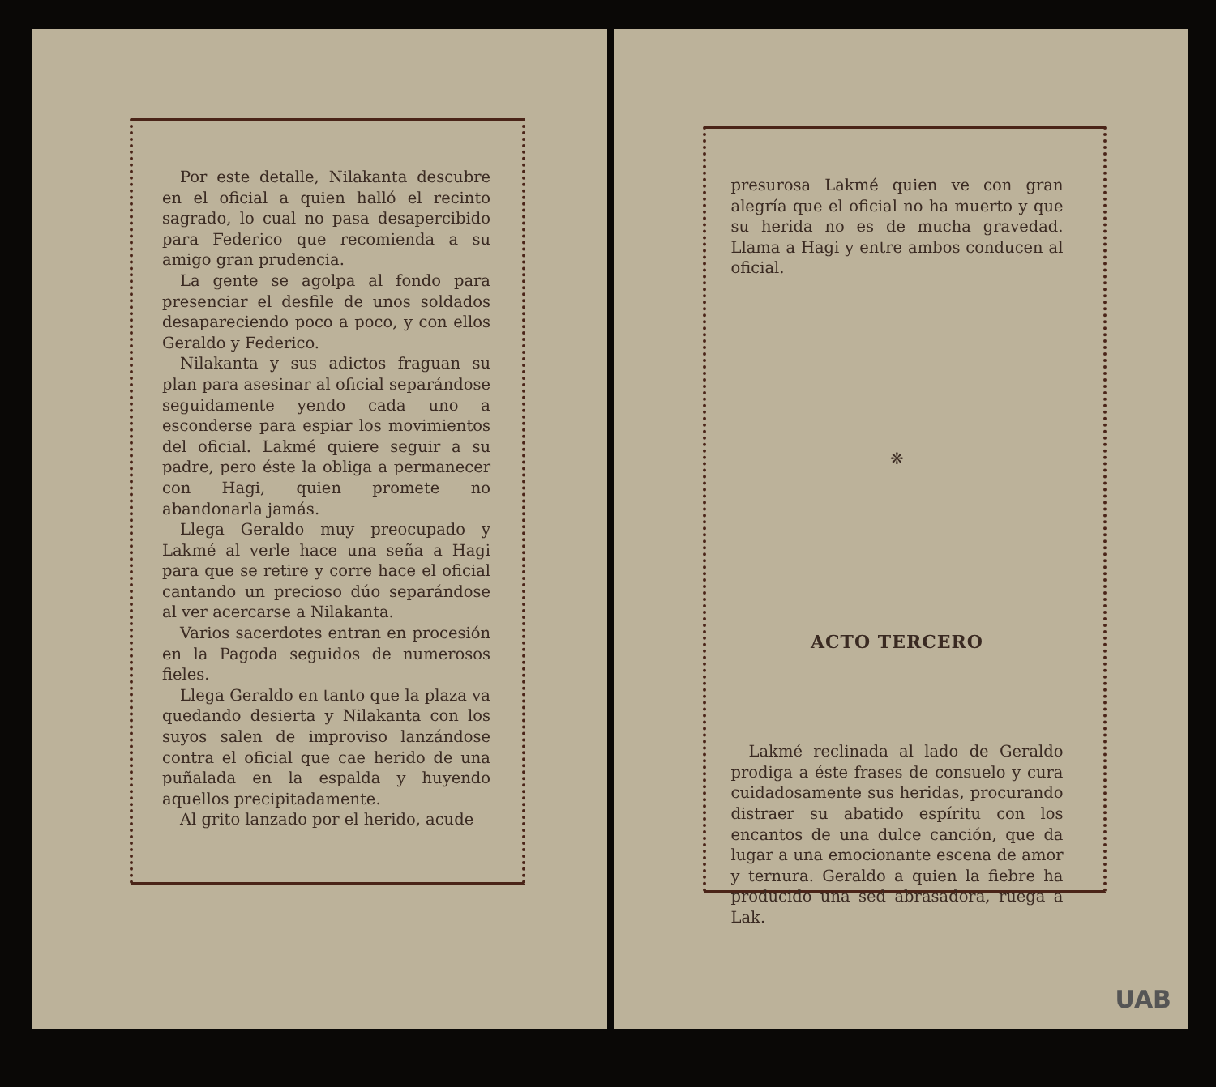Por este detalle, Nilakanta descubre en el oficial a quien halló el recinto sagrado, lo cual no pasa desapercibido para Federico que recomienda a su amigo gran prudencia.
La gente se agolpa al fondo para presenciar el desfile de unos soldados desapareciendo poco a poco, y con ellos Geraldo y Federico.
Nilakanta y sus adictos fraguan su plan para asesinar al oficial separándose seguidamente yendo cada uno a esconderse para espiar los movimientos del oficial. Lakmé quiere seguir a su padre, pero éste la obliga a permanecer con Hagi, quien promete no abandonarla jamás.
Llega Geraldo muy preocupado y Lakmé al verle hace una seña a Hagi para que se retire y corre hace el oficial cantando un precioso dúo separándose al ver acercarse a Nilakanta.
Varios sacerdotes entran en procesión en la Pagoda seguidos de numerosos fieles.
Llega Geraldo en tanto que la plaza va quedando desierta y Nilakanta con los suyos salen de improviso lanzándose contra el oficial que cae herido de una puñalada en la espalda y huyendo aquellos precipitadamente.
Al grito lanzado por el herido, acude
presurosa Lakmé quien ve con gran alegría que el oficial no ha muerto y que su herida no es de mucha gravedad. Llama a Hagi y entre ambos conducen al oficial.
❋
ACTO TERCERO
Lakmé reclinada al lado de Geraldo prodiga a éste frases de consuelo y cura cuidadosamente sus heridas, procurando distraer su abatido espíritu con los encantos de una dulce canción, que da lugar a una emocionante escena de amor y ternura. Geraldo a quien la fiebre ha producido una sed abrasadora, ruega a Lak.
UAB